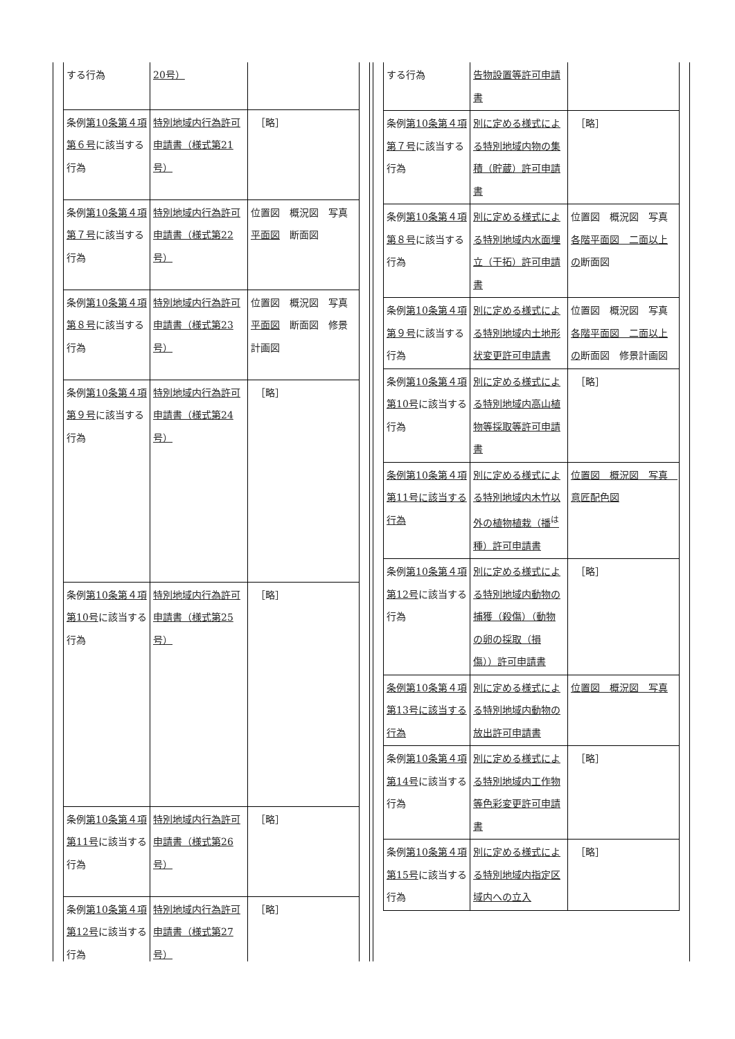| する行為 | 20号） | |
| 条例 第10条第４項第６号 に該当する行為 | 特別地域内行為許可申請書（様式第21号） | ［略］ |
| 条例 第10条第４項第７号 に該当する行為 | 特別地域内行為許可申請書（様式第22号） | 位置図 概況図 写真 平面図 断面図 |
| 条例 第10条第４項第８号 に該当する行為 | 特別地域内行為許可申請書（様式第23号） | 位置図 概況図 写真 平面図 断面図 修景計画図 |
| 条例 第10条第４項第９号 に該当する行為 | 特別地域内行為許可申請書（様式第24号） | ［略］ |
| 条例 第10条第４項第10号 に該当する行為 | 特別地域内行為許可申請書（様式第25号） | ［略］ |
| 条例 第10条第４項第11号 に該当する行為 | 特別地域内行為許可申請書（様式第26号） | ［略］ |
| 条例 第10条第４項第12号 に該当する行為 | 特別地域内行為許可申請書（様式第27号） | ［略］ |
| する行為 | 告物設置等許可申請書 | |
| 条例 第10条第４項第７号 に該当する行為 | 別に定める様式による特別地域内物の集積（貯蔵）許可申請書 | ［略］ |
| 条例 第10条第４項第８号 に該当する行為 | 別に定める様式による特別地域内水面埋立（干拓）許可申請書 | 位置図 概況図 写真 各階平面図 二面以上の 断面図 |
| 条例 第10条第４項第９号 に該当する行為 | 別に定める様式による特別地域内土地形状変更許可申請書 | 位置図 概況図 写真 各階平面図 二面以上の 断面図 修景計画図 |
| 条例 第10条第４項第10号 に該当する行為 | 別に定める様式による特別地域内高山植物等採取等許可申請書 | ［略］ |
| 条例第10条第４項第11号に該当する行為 | 別に定める様式による特別地域内木竹以外の植物植栽（播<sup>は</sup>種）許可申請書 | 位置図 概況図 写真 意匠配色図 |
| 条例 第10条第４項第12号 に該当する行為 | 別に定める様式による特別地域内動物の捕獲（殺傷）（動物の卵の採取（損傷））許可申請書 | ［略］ |
| 条例第10条第４項第13号に該当する行為 | 別に定める様式による特別地域内動物の放出許可申請書 | 位置図 概況図 写真 |
| 条例 第10条第４項第14号 に該当する行為 | 別に定める様式による特別地域内工作物等色彩変更許可申請書 | ［略］ |
| 条例 第10条第４項第15号 に該当する行為 | 別に定める様式による特別地域内指定区域内への立入 | ［略］ |